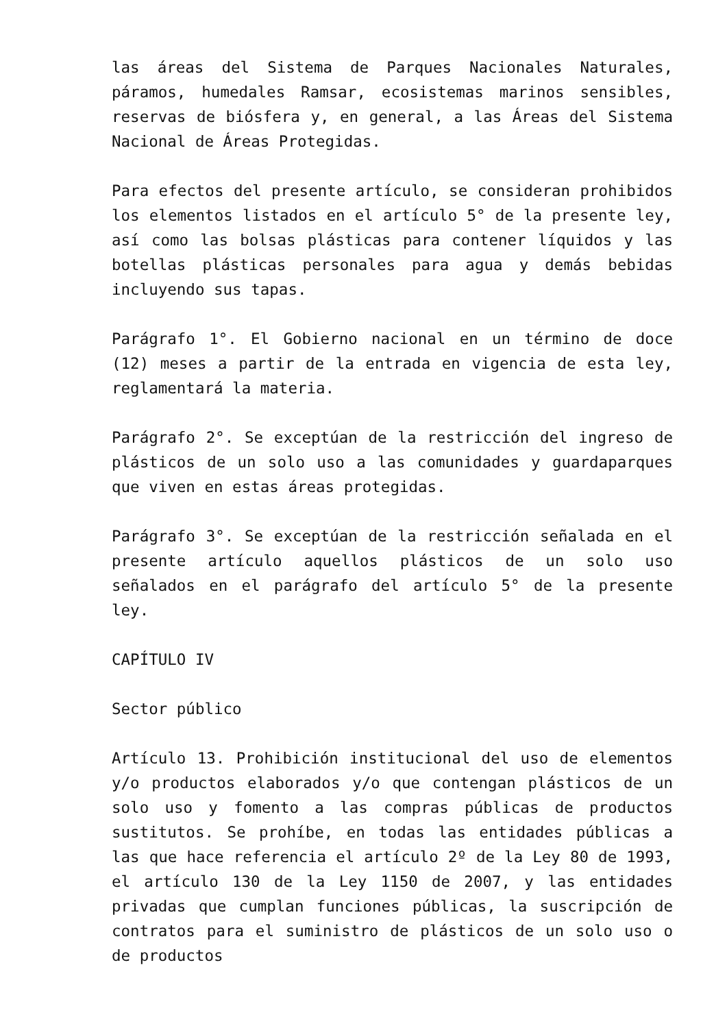las áreas del Sistema de Parques Nacionales Naturales, páramos, humedales Ramsar, ecosistemas marinos sensibles, reservas de biósfera y, en general, a las Áreas del Sistema Nacional de Áreas Protegidas.
Para efectos del presente artículo, se consideran prohibidos los elementos listados en el artículo 5° de la presente ley, así como las bolsas plásticas para contener líquidos y las botellas plásticas personales para agua y demás bebidas incluyendo sus tapas.
Parágrafo 1°. El Gobierno nacional en un término de doce (12) meses a partir de la entrada en vigencia de esta ley, reglamentará la materia.
Parágrafo 2°. Se exceptúan de la restricción del ingreso de plásticos de un solo uso a las comunidades y guardaparques que viven en estas áreas protegidas.
Parágrafo 3°. Se exceptúan de la restricción señalada en el presente artículo aquellos plásticos de un solo uso señalados en el parágrafo del artículo 5° de la presente ley.
CAPÍTULO IV
Sector público
Artículo 13. Prohibición institucional del uso de elementos y/o productos elaborados y/o que contengan plásticos de un solo uso y fomento a las compras públicas de productos sustitutos. Se prohíbe, en todas las entidades públicas a las que hace referencia el artículo 2º de la Ley 80 de 1993, el artículo 130 de la Ley 1150 de 2007, y las entidades privadas que cumplan funciones públicas, la suscripción de contratos para el suministro de plásticos de un solo uso o de productos